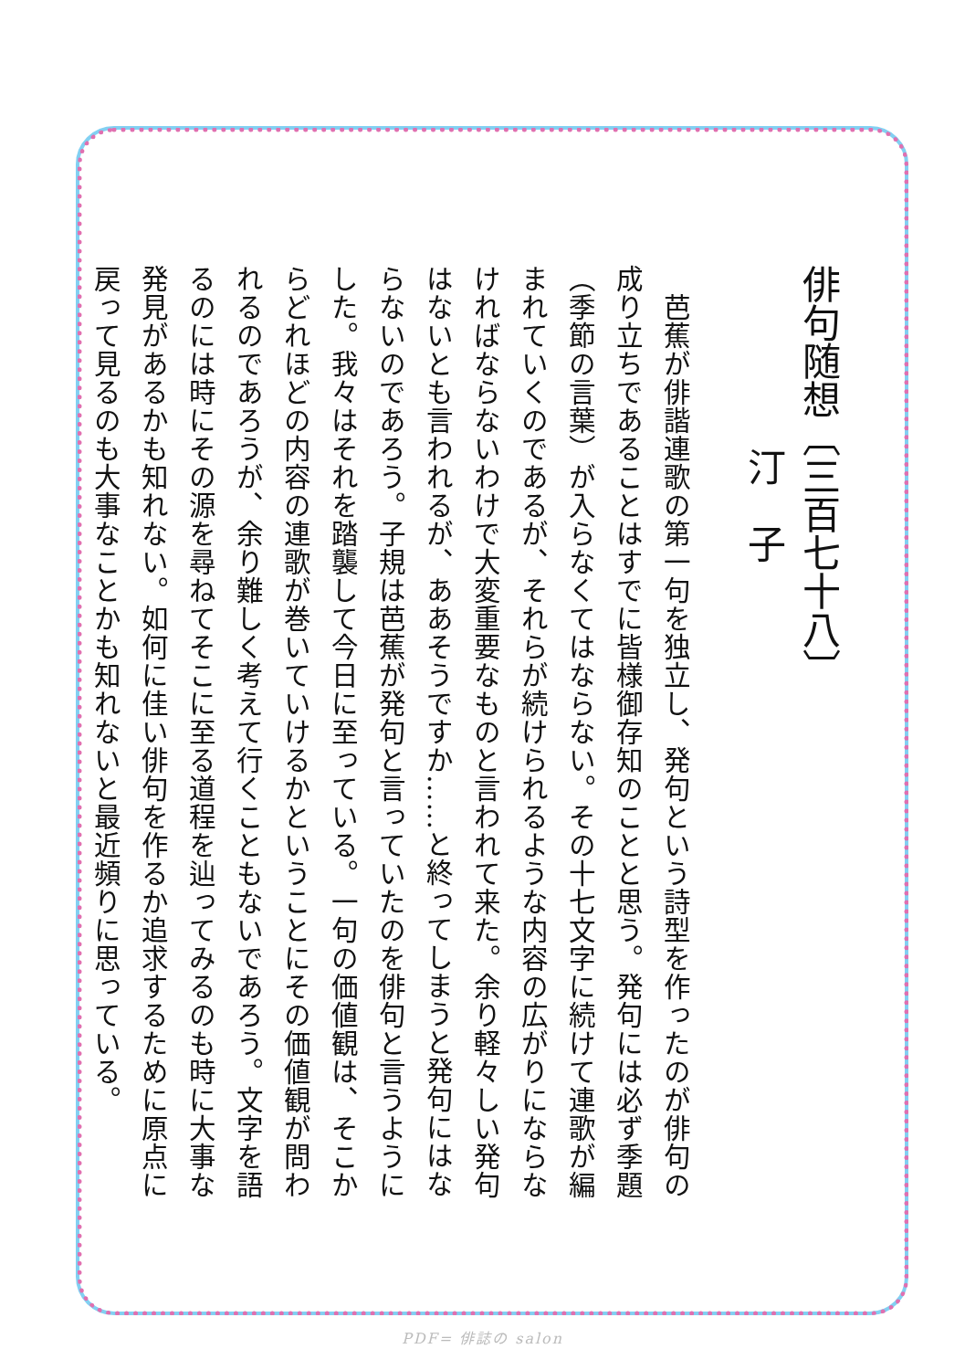俳句随想〔三百七十八〕
汀　子
　芭蕉が俳諧連歌の第一句を独立し、発句という詩型を作ったのが俳句の
成り立ちであることはすでに皆様御存知のことと思う。発句には必ず季題
（季節の言葉）が入らなくてはならない。その十七文字に続けて連歌が編
まれていくのであるが、それらが続けられるような内容の広がりにならな
ければならないわけで大変重要なものと言われて来た。余り軽々しい発句
はないとも言われるが、ああそうですか……と終ってしまうと発句にはな
らないのであろう。子規は芭蕉が発句と言っていたのを俳句と言うように
した。我々はそれを踏襲して今日に至っている。一句の価値観は、そこか
らどれほどの内容の連歌が巻いていけるかということにその価値観が問わ
れるのであろうが、余り難しく考えて行くこともないであろう。文字を語
るのには時にその源を尋ねてそこに至る道程を辿ってみるのも時に大事な
発見があるかも知れない。如何に佳い俳句を作るか追求するために原点に
戻って見るのも大事なことかも知れないと最近頻りに思っている。
PDF= 俳誌の salon